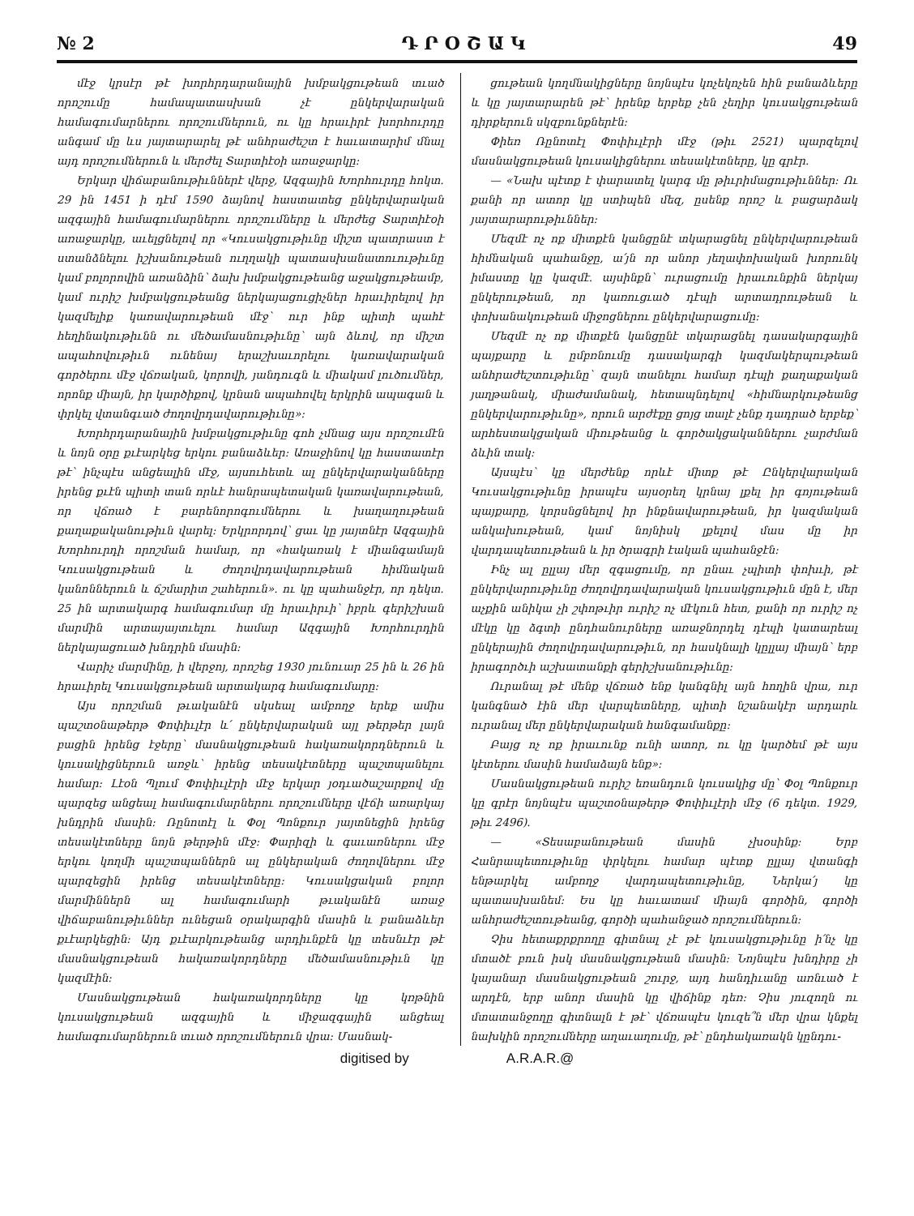№ 2 Դ Ր Օ Շ Ա Կ 49
մէջ կրսէր թէ խորհրդարանային խմբակցութեան տւած որոշումը համապատասխան չէ ընկերվարական համագումարներու որոշումներուն, ու կը հրաւիրէ խորհուրդը անգամ մը ևս յայտարարել թէ անհրաժեշտ է հաւատարիմ մնալ այդ որոշումներուն և մերժել Տարտիէօի առաջարկը:
Երկար վիճաբանութիւններէ վերջ, Ազգային Խորհուրդը հոկտ. 29 ին 1451 ի դէմ 1590 ձայնով հաստատեց ընկերվարական ազգային համագումարներու որոշումները և մերժեց Տարտիէօի առաջարկը, աւելցնելով որ «Կուսակցութիւնը միշտ պատրաստ է ստանձնելու իշխանութեան ուղղակի պատասխանատուութիւնը կամ բոլորովին առանձին՝ ձախ խմբակցութեանց աջակցութեամբ, կամ ուրիշ խմբակցութեանց ներկայացուցիչներ հրաւիրելով իր կազմելիք կառավարութեան մէջ՝ ուր ինք պիտի պահէ հեղինակութիւնն ու մեծամասնութիւնը՝ այն ձևով, որ միշտ ապահովութիւն ունենայ երաշխաւորելու կառավարական գործերու մէջ վճռական, կորովի, յանդուգն և միակամ լուծումներ, որոնք միայն, իր կարծիքով, կրնան ապահովել երկրին ապագան և փրկել վտանգւած ժողովրդավարութիւնը»:
Խորհրդարանային խմբակցութիւնը գոհ չմնաց այս որոշումէն և նոյն օրը քւէարկեց երկու բանաձևեր: Առաջինով կը հաստատէր թէ՝ ինչպէս անցեալին մէջ, այսուհետև ալ ընկերվարականները իրենց քւէն պիտի տան որևէ հանրապետական կառավարութեան, որ վճռած է բարենորոգումներու և խաղաղութեան քաղաքականութիւն վարել: Երկրորդով՝ ցաւ կը յայտնէր Ազգային Խորհուրդի որոշման համար, որ «հակառակ է միանգամայն Կուսակցութեան և ժողովրդավարութեան հիմնական կանոններուն և ճշմարիտ շահերուն». ու կը պահանջէր, որ դեկտ. 25 ին արտակարգ համագումար մը հրաւիրւի՝ իբրև գերիշխան մարմին արտայայտւելու համար Ազգային Խորհուրդին ներկայացուած խնդրին մասին:
Վարիչ մարմինը, ի վերջոյ, որոշեց 1930 յունուար 25 ին և 26 ին հրաւիրել Կուսակցութեան արտակարգ համագումարը:
Այս որոշման թւականէն սկսեալ ամբողջ երեք ամիս պաշտօնաթերթ Փոփիւլէր և՛ ընկերվարական այլ թերթեր լայն բացին իրենց էջերը՝ մասնակցութեան հակառակորդներուն և կուսակիցներուն առջև՝ իրենց տեսակէտները պաշտպանելու համար: Լէօն Պլում Փոփիւլէրի մէջ երկար յօդւածաշարքով մը պարզեց անցեալ համագումարներու որոշումները վէճի առարկայ խնդրին մասին: Ռընոտէլ և Փօլ Պոնքուր յայտնեցին իրենց տեսակէտները նոյն թերթին մէջ: Փարիզի և գաւառներու մէջ երկու կողմի պաշտպաններն ալ ընկերական ժողովներու մէջ պարզեցին իրենց տեսակէտները: Կուսակցական բոլոր մարմիններն ալ համագումարի թւականէն առաջ վիճաբանութիւններ ունեցան օրակարգին մասին և բանաձևեր քւէարկեցին: Այդ քւէարկութեանց արդիւնքէն կը տեսնւէր թէ մասնակցութեան հակառակորդները մեծամասնութիւն կը կազմէին:
Մասնակցութեան հակառակորդները կը կռթնին կուսակցութեան ազգային և միջազգային անցեալ համագումարներուն տւած որոշումներուն վրա: Մասնակ-
ցութեան կողմնակիցները նոյնպէս կոչեկոչեն հին բանաձևերը և կը յայտարարեն թէ՝ իրենք երբեք չեն չեղիր կուսակցութեան դիրքերուն սկզբունքներէն:
Փիեռ Ռընոտէլ Փոփիւլէրի մէջ (թիւ 2521) պարզելով մասնակցութեան կուսակիցներու տեսակէտները, կը գրէր.
— «Նախ պէտք է փարատել կարգ մը թիւրիմացութիւններ: Ու քանի որ ատոր կը ստիպեն մեզ, ըսենք որոշ և բացարձակ յայտարարութիւններ:
Մեզմէ ոչ ոք միտքէն կանցընէ տկարացնել ընկերվարութեան հիմնական պահանջը, ա՛յն որ անոր յեղափոխական խորունկ իմաստը կը կազմէ. այսինքն՝ ուրացումը իրաւունքին ներկայ ընկերութեան, որ կառուցւած դէպի արտադրութեան և փոխանակութեան միջոցներու ընկերվարացումը:
Մեզմէ ոչ ոք միտքէն կանցընէ տկարացնել դասակարգային պայքարը և ըմբռնումը դասակարգի կազմակերպութեան անհրաժեշտութիւնը՝ զայն տանելու համար դէպի քաղաքական յաղթանակ, միաժամանակ, հետապնդելով «հիմնարկութեանց ընկերվարութիւնը», որուն արժէքը ցոյց տալէ չենք դադրած երբեք՝ արհեստակցական միութեանց և գործակցականներու չարժման ձևին տակ:
Այսպէս՝ կը մերժենք որևէ միտք թէ Ընկերվարական Կուսակցութիւնը իրապէս այսօրեղ կրնայ լքել իր գոյութեան պայքարը, կորսնցնելով իր ինքնավարութեան, իր կազմական անկախութեան, կամ նոյնիսկ լքելով մաս մը իր վարդապետութեան և իր ծրագրի էական պահանջէն:
Ինչ ալ ըլլայ մեր զգացումը, որ ընաւ չպիտի փոխւի, թէ ընկերվարութիւնը ժողովրդավարական կուսակցութիւն մըն է, մեր աչքին անիկա չի շփոթւիր ուրիշ ոչ մէկուն հետ, քանի որ ուրիշ ոչ մէկը կը ձգտի ընդհանուրները առաջնորդել դէպի կատարեալ ընկերային ժողովրդավարութիւն, որ հասկնալի կըլլայ միայն՝ երբ իրագործւի աշխատանքի գերիշխանութիւնը:
Ուրանալ թէ մենք վճռած ենք կանգնիլ այն հողին վրա, ուր կանգնած էին մեր վարպետները, պիտի նշանակէր արդարև ուրանալ մեր ընկերվարական հանգամանքը:
Բայց ոչ ոք իրաւունք ունի ատոր, ու կը կարծեմ թէ այս կէտերու մասին համաձայն ենք»:
Մասնակցութեան ուրիշ եռանդուն կուսակից մը՝ Փօլ Պոնքուր կը գրէր նոյնպէս պաշտօնաթերթ Փոփիւլէրի մէջ (6 դեկտ. 1929, թիւ 2496).
— «Տեսաբանութեան մասին չխօսինք: Երբ Հանրապետութիւնը փրկելու համար պէտք ըլլայ վտանգի ենթարկել ամբողջ վարդապետութիւնը, Ներկա՛յ կը պատասխանեմ: Ես կը հաւատամ միայն գործին, գործի անհրաժեշտութեանց, գործի պահանջած որոշումներուն:
Չիս հետաքրքրողը գիտնալ չէ թէ կուսակցութիւնը ի՛նչ կը մտածէ բուն իսկ մասնակցութեան մասին: Նոյնպէս խնդիրը չի կայանար մասնակցութեան շուրջ, այդ հանդիւանը առնւած է արդէն, երբ անոր մասին կը վիճինք դեռ: Չիս յուզողն ու մտատանջողը գիտնալն է թէ՝ վճռապէս կուզե՞ն մեր վրա կնքել նախկին որոշումները աղաւաղումը, թէ՝ ընդհակառակն կընդու-
digitised by A.R.A.R.@